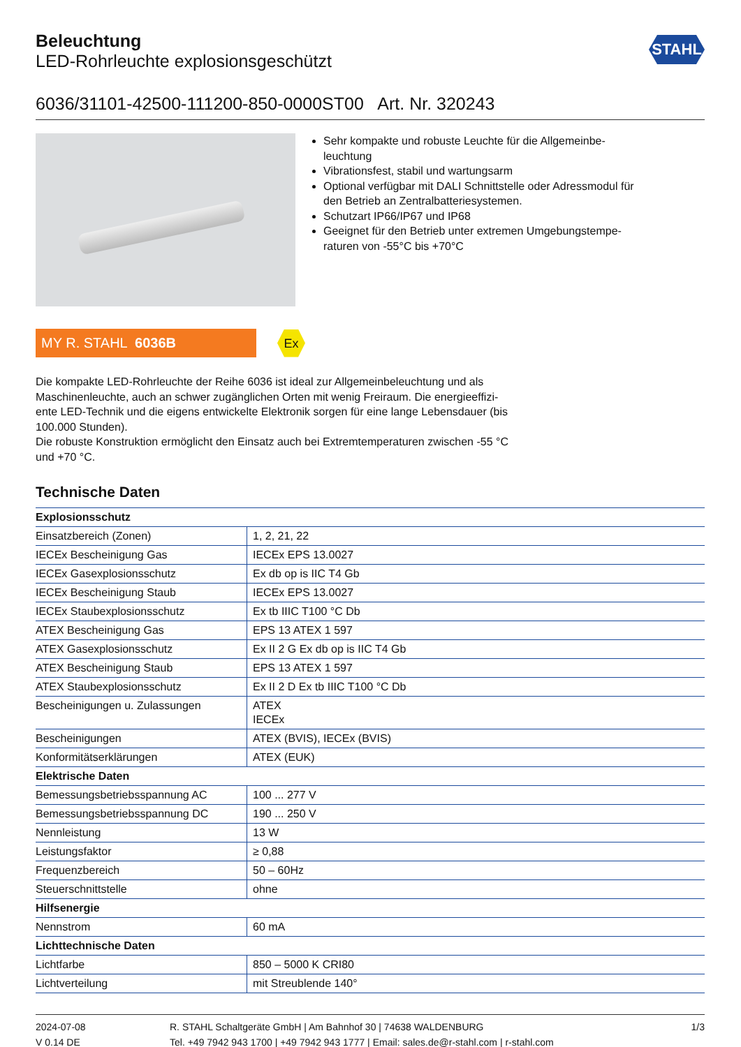STAHL
Beleuchtung
LED-Rohrleuchte explosionsgeschützt
6036/31101-42500-111200-850-0000ST00 Art. Nr. 320243
Sehr kompakte und robuste Leuchte für die Allgemeinbe-leuchtung
Vibrationsfest, stabil und wartungsarm
Optional verfügbar mit DALI Schnittstelle oder Adressmodul für den Betrieb an Zentralbatteriesystemen.
Schutzart IP66/IP67 und IP68
Geeignet für den Betrieb unter extremen Umgebungstempe-raturen von -55°C bis +70°C
MY R. STAHL 6036B
Ex
Die kompakte LED-Rohrleuchte der Reihe 6036 ist ideal zur Allgemeinbeleuchtung und als Maschinenleuchte, auch an schwer zugänglichen Orten mit wenig Freiraum. Die energieeffizi-ente LED-Technik und die eigens entwickelte Elektronik sorgen für eine lange Lebensdauer (bis 100.000 Stunden).
Die robuste Konstruktion ermöglicht den Einsatz auch bei Extremtemperaturen zwischen -55 °C und +70 °C.
Technische Daten
| Explosionsschutz | |
| --- | --- |
| Einsatzbereich (Zonen) | 1, 2, 21, 22 |
| IECEx Bescheinigung Gas | IECEx EPS 13.0027 |
| IECEx Gasexplosionsschutz | Ex db op is IIC T4 Gb |
| IECEx Bescheinigung Staub | IECEx EPS 13.0027 |
| IECEx Staubexplosionsschutz | Ex tb IIIC T100 °C Db |
| ATEX Bescheinigung Gas | EPS 13 ATEX 1 597 |
| ATEX Gasexplosionsschutz | Ex II 2 G Ex db op is IIC T4 Gb |
| ATEX Bescheinigung Staub | EPS 13 ATEX 1 597 |
| ATEX Staubexplosionsschutz | Ex II 2 D Ex tb IIIC T100 °C Db |
| Bescheinigungen u. Zulassungen | ATEX IECEx |
| Bescheinigungen | ATEX (BVIS), IECEx (BVIS) |
| Konformitätserklärungen | ATEX (EUK) |
| Elektrische Daten | |
| Bemessungsbetriebsspannung AC | 100 ... 277 V |
| Bemessungsbetriebsspannung DC | 190 ... 250 V |
| Nennleistung | 13 W |
| Leistungsfaktor | ≥ 0,88 |
| Frequenzbereich | 50 – 60Hz |
| Steuerschnittstelle | ohne |
| Hilfsenergie | |
| Nennstrom | 60 mA |
| Lichttechnische Daten | |
| Lichtfarbe | 850 – 5000 K CRI80 |
| Lichtverteilung | mit Streublende 140° |
2024-07-08
V 0.14 DE
R. STAHL Schaltgeräte GmbH | Am Bahnhof 30 | 74638 WALDENBURG
Tel. +49 7942 943 1700 | +49 7942 943 1777 | Email: sales.de@r-stahl.com | r-stahl.com
1/3